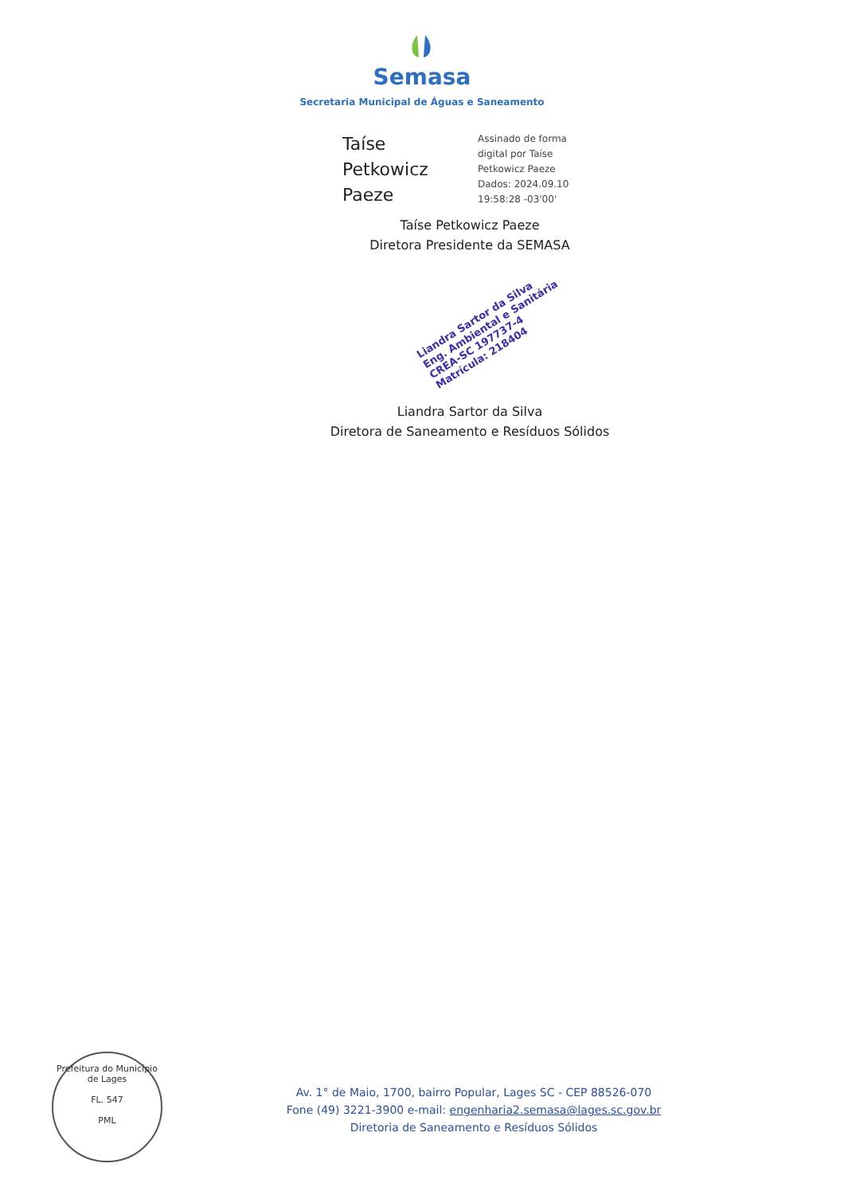Semasa
Secretaria Municipal de Águas e Saneamento
Taíse
Petkowicz
Paeze
Assinado de forma
digital por Taíse
Petkowicz Paeze
Dados: 2024.09.10
19:58:28 -03'00'
Taíse Petkowicz Paeze
Diretora Presidente da SEMASA
Liandra Sartor da Silva
Eng. Ambiental e Sanitária
CREA-SC 197737-4
Matrícula: 218404
Liandra Sartor da Silva
Diretora de Saneamento e Resíduos Sólidos
Prefeitura do Município de Lages
FL. 547
PML
Av. 1° de Maio, 1700, bairro Popular, Lages SC - CEP 88526-070
Fone (49) 3221-3900 e-mail: engenharia2.semasa@lages.sc.gov.br
Diretoria de Saneamento e Resíduos Sólidos